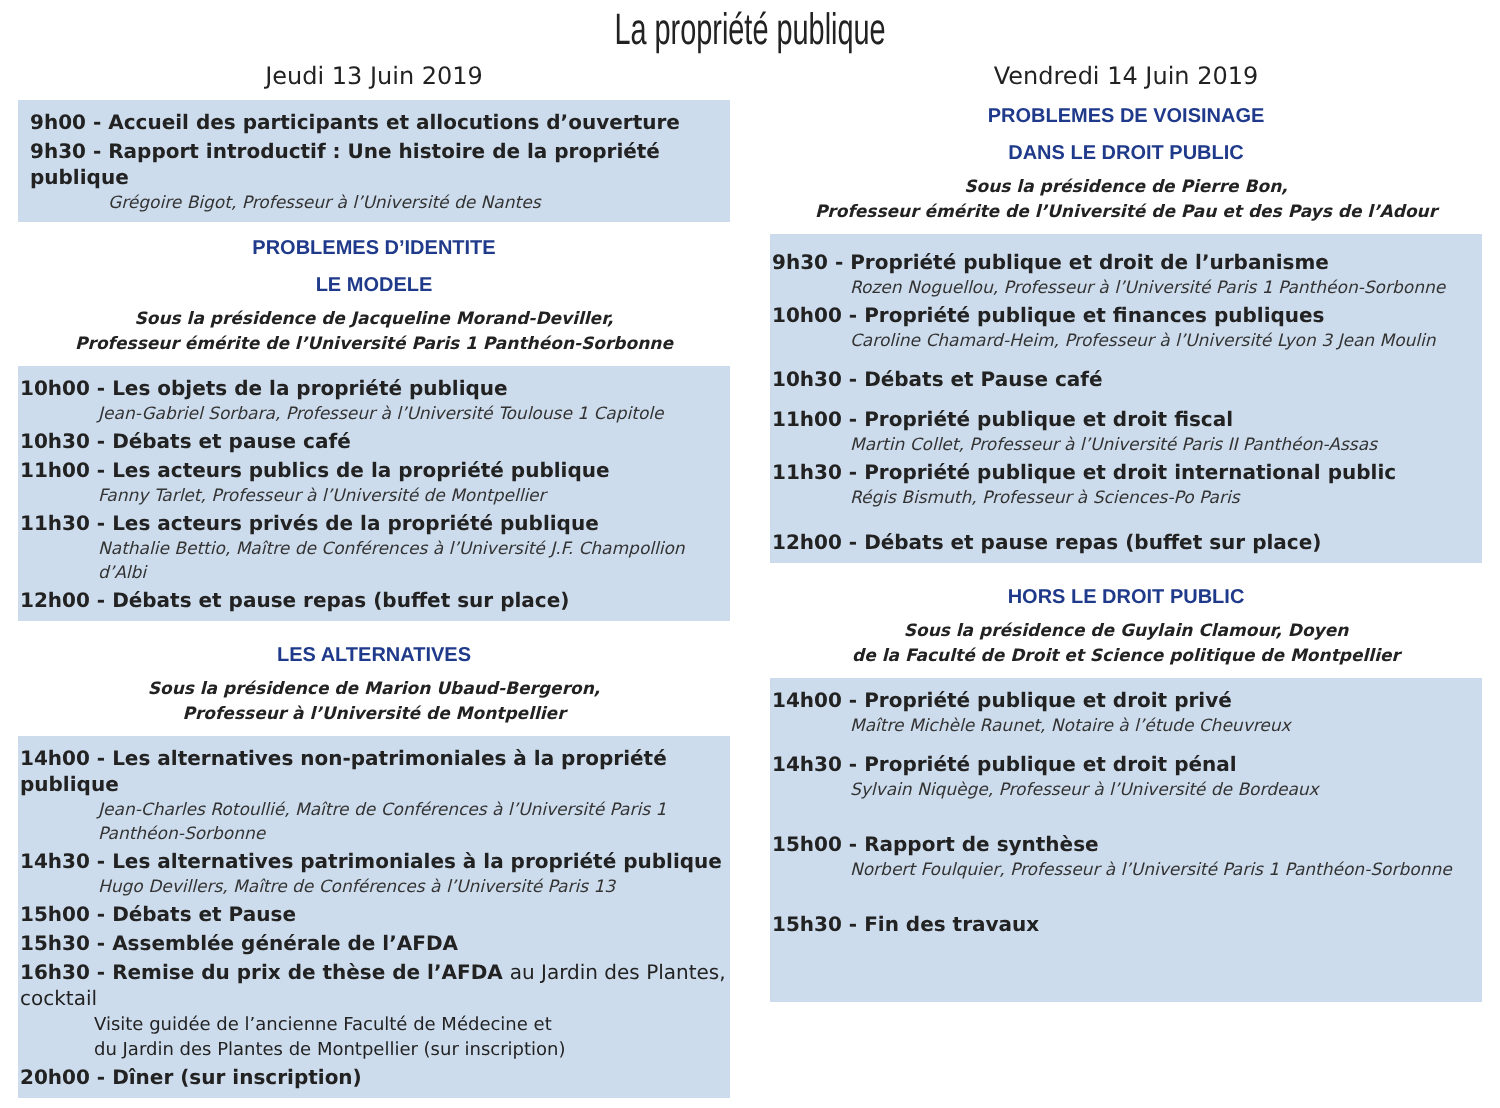La propriété publique
Jeudi 13 Juin 2019
9h00 - Accueil des participants et allocutions d’ouverture
9h30 - Rapport introductif : Une histoire de la propriété publique
Grégoire Bigot, Professeur à l’Université de Nantes
PROBLEMES D’IDENTITE
LE MODELE
Sous la présidence de Jacqueline Morand-Deviller,
Professeur émérite de l’Université Paris 1 Panthéon-Sorbonne
10h00 - Les objets de la propriété publique
Jean-Gabriel Sorbara, Professeur à l’Université Toulouse 1 Capitole
10h30 - Débats et pause café
11h00 - Les acteurs publics de la propriété publique
Fanny Tarlet, Professeur à l’Université de Montpellier
11h30 - Les acteurs privés de la propriété publique
Nathalie Bettio, Maître de Conférences à l’Université J.F. Champollion d’Albi
12h00 - Débats et pause repas (buffet sur place)
LES ALTERNATIVES
Sous la présidence de Marion Ubaud-Bergeron,
Professeur à l’Université de Montpellier
14h00 - Les alternatives non-patrimoniales à la propriété publique
Jean-Charles Rotoullié, Maître de Conférences à l’Université Paris 1 Panthéon-Sorbonne
14h30 - Les alternatives patrimoniales à la propriété publique
Hugo Devillers, Maître de Conférences à l’Université Paris 13
15h00 - Débats et Pause
15h30 - Assemblée générale de l’AFDA
16h30 - Remise du prix de thèse de l’AFDA au Jardin des Plantes, cocktail
Visite guidée de l’ancienne Faculté de Médecine et
du Jardin des Plantes de Montpellier (sur inscription)
20h00 - Dîner (sur inscription)
Vendredi 14 Juin 2019
PROBLEMES DE VOISINAGE
DANS LE DROIT PUBLIC
Sous la présidence de Pierre Bon,
Professeur émérite de l’Université de Pau et des Pays de l’Adour
9h30 - Propriété publique et droit de l’urbanisme
Rozen Noguellou, Professeur à l’Université Paris 1 Panthéon-Sorbonne
10h00 - Propriété publique et finances publiques
Caroline Chamard-Heim, Professeur à l’Université Lyon 3 Jean Moulin
10h30 - Débats et Pause café
11h00 - Propriété publique et droit fiscal
Martin Collet, Professeur à l’Université Paris II Panthéon-Assas
11h30 - Propriété publique et droit international public
Régis Bismuth, Professeur à Sciences-Po Paris
12h00 - Débats et pause repas (buffet sur place)
HORS LE DROIT PUBLIC
Sous la présidence de Guylain Clamour, Doyen
de la Faculté de Droit et Science politique de Montpellier
14h00 - Propriété publique et droit privé
Maître Michèle Raunet, Notaire à l’étude Cheuvreux
14h30 - Propriété publique et droit pénal
Sylvain Niquège, Professeur à l’Université de Bordeaux
15h00 - Rapport de synthèse
Norbert Foulquier, Professeur à l’Université Paris 1 Panthéon-Sorbonne
15h30 - Fin des travaux